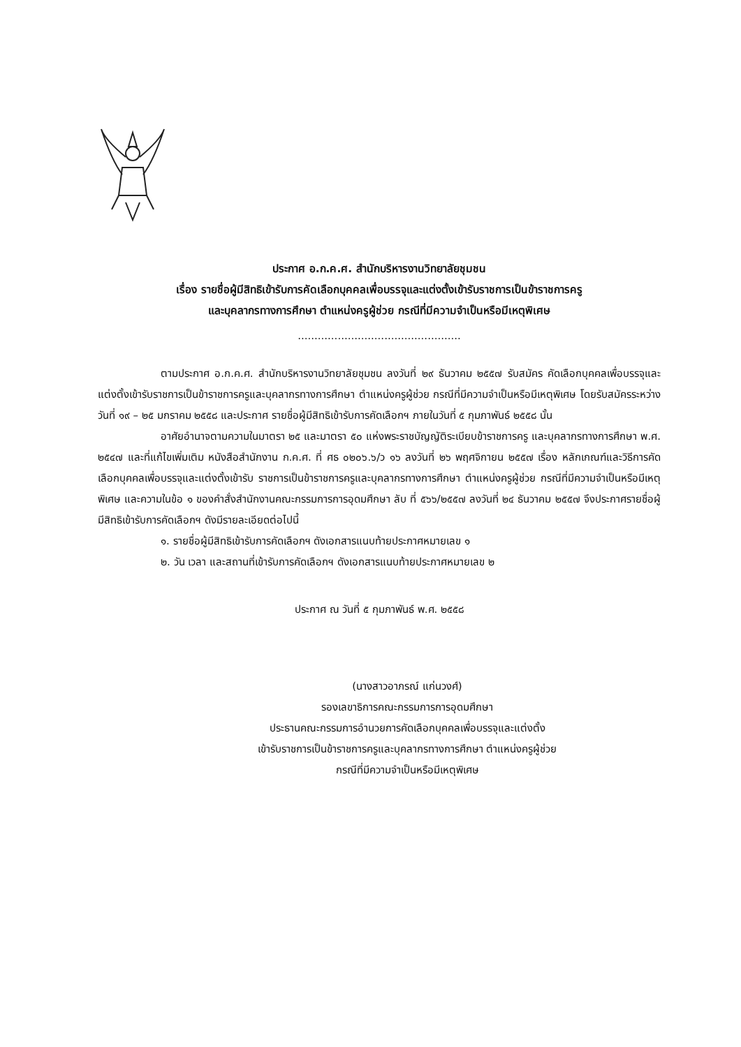ประกาศ อ.ก.ค.ศ. สำนักบริหารงานวิทยาลัยชุมชน
เรื่อง รายชื่อผู้มีสิทธิเข้ารับการคัดเลือกบุคคลเพื่อบรรจุและแต่งตั้งเข้ารับราชการเป็นข้าราชการครู
และบุคลากรทางการศึกษา ตำแหน่งครูผู้ช่วย กรณีที่มีความจำเป็นหรือมีเหตุพิเศษ
.................................................
ตามประกาศ อ.ก.ค.ศ. สำนักบริหารงานวิทยาลัยชุมชน ลงวันที่ ๒๙ ธันวาคม ๒๕๕๗ รับสมัคร คัดเลือกบุคคลเพื่อบรรจุและแต่งตั้งเข้ารับราชการเป็นข้าราชการครูและบุคลากรทางการศึกษา ตำแหน่งครูผู้ช่วย กรณีที่มีความจำเป็นหรือมีเหตุพิเศษ โดยรับสมัครระหว่างวันที่ ๑๙ – ๒๕ มกราคม ๒๕๕๘ และประกาศ รายชื่อผู้มีสิทธิเข้ารับการคัดเลือกฯ ภายในวันที่ ๕ กุมภาพันธ์ ๒๕๕๘ นั้น
อาศัยอำนาจตามความในมาตรา ๒๕ และมาตรา ๕๐ แห่งพระราชบัญญัติระเบียบข้าราชการครู และบุคลากรทางการศึกษา พ.ศ. ๒๕๔๗ และที่แก้ไขเพิ่มเติม หนังสือสำนักงาน ก.ค.ศ. ที่ ศธ ๐๒๐๖.๖/ว ๑๖ ลงวันที่ ๒๖ พฤศจิกายน ๒๕๕๗ เรื่อง หลักเกณฑ์และวิธีการคัดเลือกบุคคลเพื่อบรรจุและแต่งตั้งเข้ารับ ราชการเป็นข้าราชการครูและบุคลากรทางการศึกษา ตำแหน่งครูผู้ช่วย กรณีที่มีความจำเป็นหรือมีเหตุพิเศษ และความในข้อ ๑ ของคำสั่งสำนักงานคณะกรรมการการอุดมศึกษา ลับ ที่ ๕๖๖/๒๕๕๗ ลงวันที่ ๒๔ ธันวาคม ๒๕๕๗ จึงประกาศรายชื่อผู้มีสิทธิเข้ารับการคัดเลือกฯ ดังมีรายละเอียดต่อไปนี้
๑. รายชื่อผู้มีสิทธิเข้ารับการคัดเลือกฯ ดังเอกสารแนบท้ายประกาศหมายเลข ๑
๒. วัน เวลา และสถานที่เข้ารับการคัดเลือกฯ ดังเอกสารแนบท้ายประกาศหมายเลข ๒
ประกาศ ณ วันที่ ๕ กุมภาพันธ์ พ.ศ. ๒๕๕๘
(นางสาวอาภรณ์ แก่นวงศ์)
รองเลขาธิการคณะกรรมการการอุดมศึกษา
ประธานคณะกรรมการอำนวยการคัดเลือกบุคคลเพื่อบรรจุและแต่งตั้ง
เข้ารับราชการเป็นข้าราชการครูและบุคลากรทางการศึกษา ตำแหน่งครูผู้ช่วย
กรณีที่มีความจำเป็นหรือมีเหตุพิเศษ